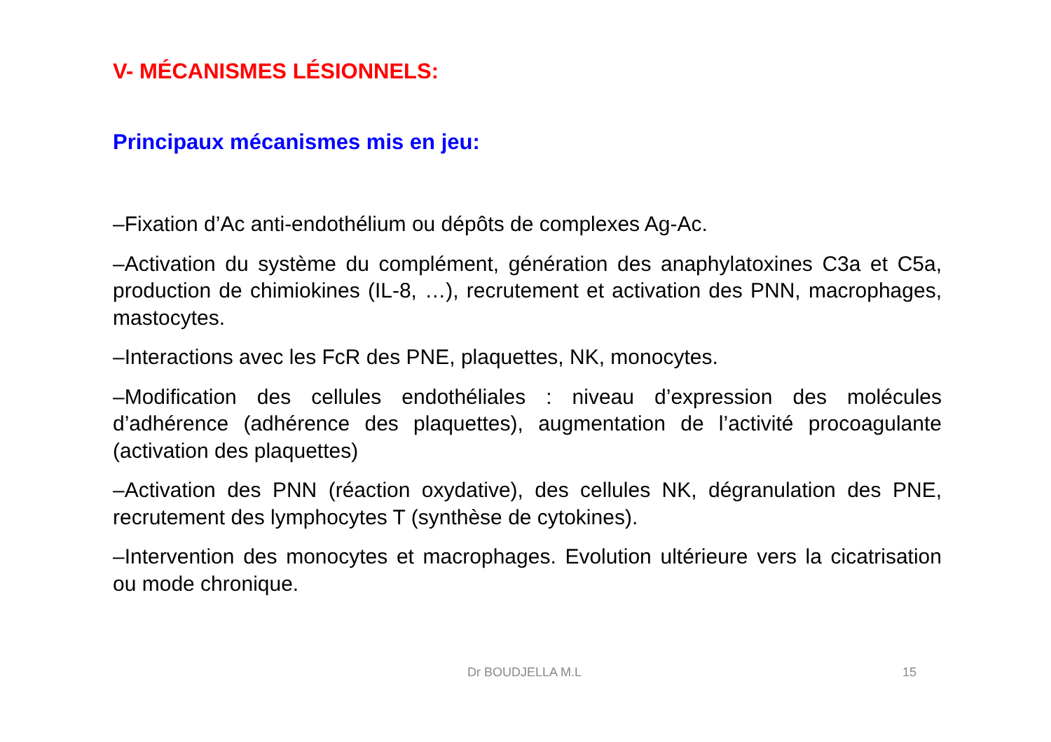V- MÉCANISMES LÉSIONNELS:
Principaux mécanismes mis en jeu:
–Fixation d’Ac anti-endothélium ou dépôts de complexes Ag-Ac.
–Activation du système du complément, génération des anaphylatoxines C3a et C5a, production de chimiokines (IL-8, …), recrutement et activation des PNN, macrophages, mastocytes.
–Interactions avec les FcR des PNE, plaquettes, NK, monocytes.
–Modification des cellules endothéliales : niveau d’expression des molécules d’adhérence (adhérence des plaquettes), augmentation de l’activité procoagulante (activation des plaquettes)
–Activation des PNN (réaction oxydative), des cellules NK, dégranulation des PNE, recrutement des lymphocytes T (synthèse de cytokines).
–Intervention des monocytes et macrophages. Evolution ultérieure vers la cicatrisation ou mode chronique.
Dr BOUDJELLA M.L 15